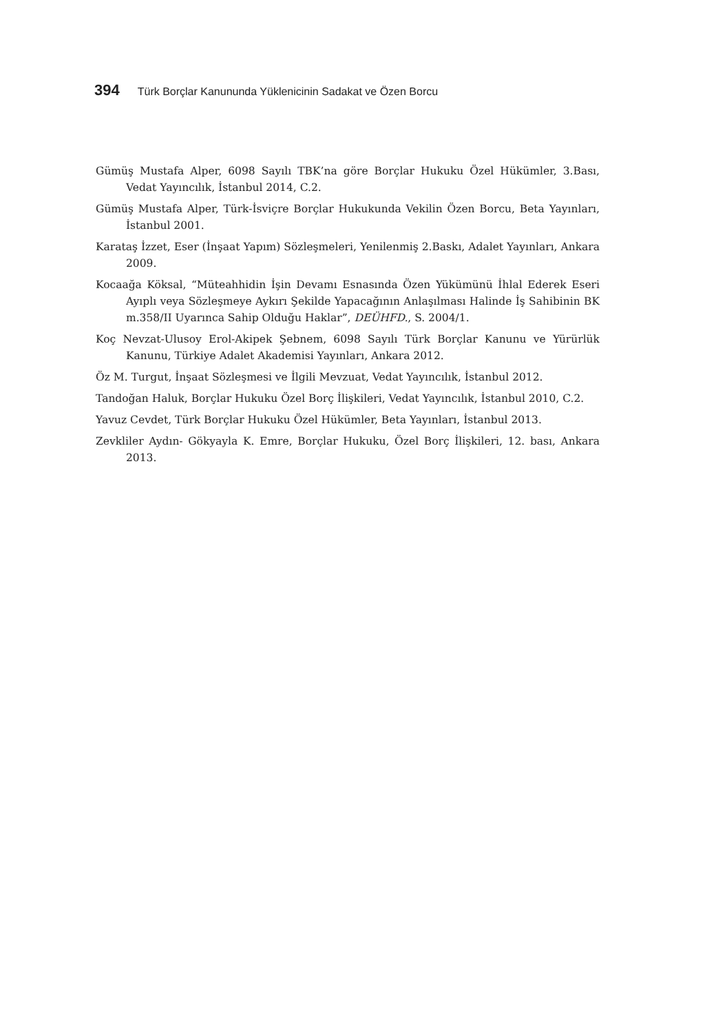394 Türk Borçlar Kanununda Yüklenicinin Sadakat ve Özen Borcu
Gümüş Mustafa Alper, 6098 Sayılı TBK’na göre Borçlar Hukuku Özel Hükümler, 3.Bası, Vedat Yayıncılık, İstanbul 2014, C.2.
Gümüş Mustafa Alper, Türk-İsviçre Borçlar Hukukunda Vekilin Özen Borcu, Beta Yayınları, İstanbul 2001.
Karataş İzzet, Eser (İnşaat Yapım) Sözleşmeleri, Yenilenmiş 2.Baskı, Adalet Yayınları, Ankara 2009.
Kocaağa Köksal, “Müteahhidin İşin Devamı Esnasında Özen Yükümünü İhlal Ederek Eseri Ayıplı veya Sözleşmeye Aykırı Şekilde Yapacağının Anlaşılması Halinde İş Sahibinin BK m.358/II Uyarınca Sahip Olduğu Haklar”, DEÜHFD., S. 2004/1.
Koç Nevzat-Ulusoy Erol-Akipek Şebnem, 6098 Sayılı Türk Borçlar Kanunu ve Yürürlük Kanunu, Türkiye Adalet Akademisi Yayınları, Ankara 2012.
Öz M. Turgut, İnşaat Sözleşmesi ve İlgili Mevzuat, Vedat Yayıncılık, İstanbul 2012.
Tandoğan Haluk, Borçlar Hukuku Özel Borç İlişkileri, Vedat Yayıncılık, İstanbul 2010, C.2.
Yavuz Cevdet, Türk Borçlar Hukuku Özel Hükümler, Beta Yayınları, İstanbul 2013.
Zevkliler Aydın- Gökyayla K. Emre, Borçlar Hukuku, Özel Borç İlişkileri, 12. bası, Ankara 2013.